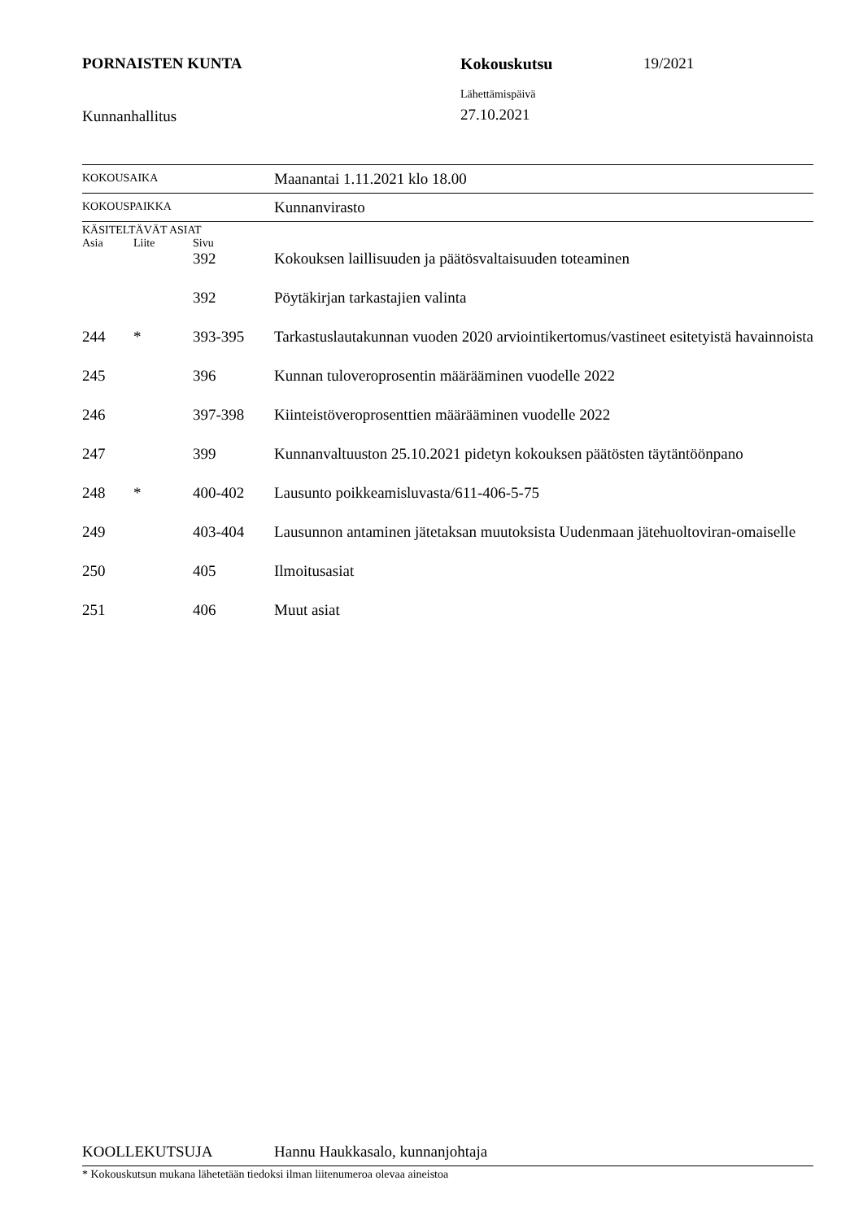PORNAISTEN KUNTA Kokouskutsu 19/2021
Kunnanhallitus
Lähettämispäivä
27.10.2021
| KOKOUSAIKA | | | Maanantai 1.11.2021 klo 18.00 |
| KOKOUSPAIKKA | | | Kunnanvirasto |
| KÄSITELTÄVÄT ASIAT | | | |
| Asia | Liite | Sivu | |
| | | 392 | Kokouksen laillisuuden ja päätösvaltaisuuden toteaminen |
| | | 392 | Pöytäkirjan tarkastajien valinta |
| 244 | * | 393-395 | Tarkastuslautakunnan vuoden 2020 arviointikertomus/vastineet esitetyistä havainnoista |
| 245 | | 396 | Kunnan tuloveroprosentin määrääminen vuodelle 2022 |
| 246 | | 397-398 | Kiinteistöveroprosenttien määrääminen vuodelle 2022 |
| 247 | | 399 | Kunnanvaltuuston 25.10.2021 pidetyn kokouksen päätösten täytäntöönpano |
| 248 | * | 400-402 | Lausunto poikkeamisluvasta/611-406-5-75 |
| 249 | | 403-404 | Lausunnon antaminen jätetaksan muutoksista Uudenmaan jätehuoltoviran-omaiselle |
| 250 | | 405 | Ilmoitusasiat |
| 251 | | 406 | Muut asiat |
| KOOLLEKUTSUJA | Hannu Haukkasalo, kunnanjohtaja |
| * Kokouskutsun mukana lähetetään tiedoksi ilman liitenumeroa olevaa aineistoa | |